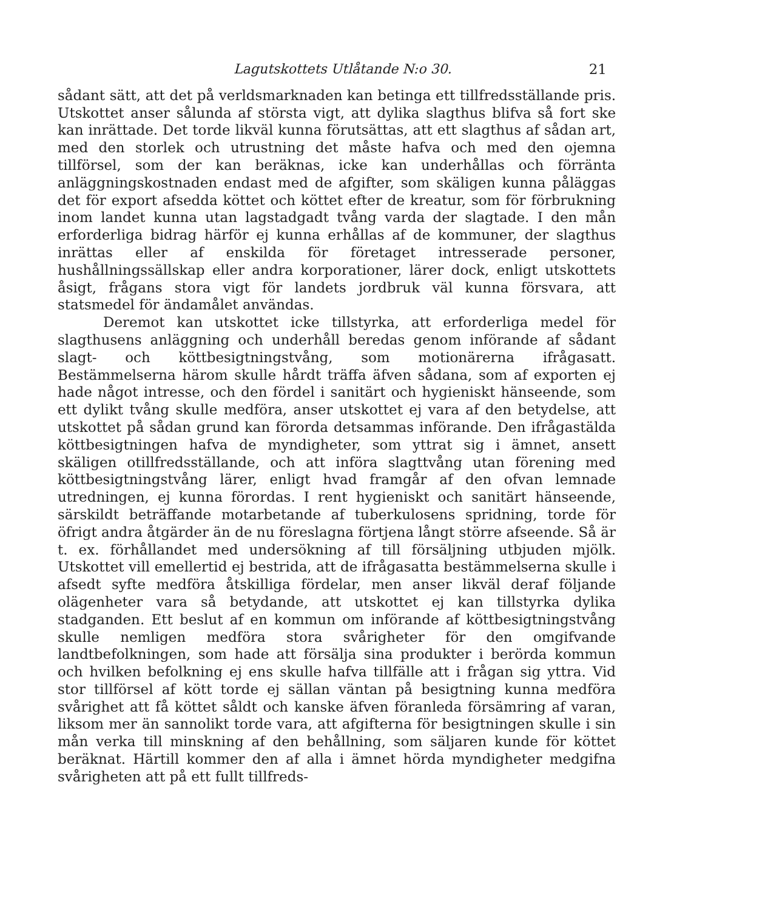Lagutskottets Utlåtande N:o 30. 21
sådant sätt, att det på verldsmarknaden kan betinga ett tillfredsställande pris. Utskottet anser sålunda af största vigt, att dylika slagthus blifva så fort ske kan inrättade. Det torde likväl kunna förutsättas, att ett slagthus af sådan art, med den storlek och utrustning det måste hafva och med den ojemna tillförsel, som der kan beräknas, icke kan underhållas och förränta anläggningskostnaden endast med de afgifter, som skäligen kunna påläggas det för export afsedda köttet och köttet efter de kreatur, som för förbrukning inom landet kunna utan lagstadgadt tvång varda der slagtade. I den mån erforderliga bidrag härför ej kunna erhållas af de kommuner, der slagthus inrättas eller af enskilda för företaget intresserade personer, hushållningssällskap eller andra korporationer, lärer dock, enligt utskottets åsigt, frågans stora vigt för landets jordbruk väl kunna försvara, att statsmedel för ändamålet användas.
Deremot kan utskottet icke tillstyrka, att erforderliga medel för slagthusens anläggning och underhåll beredas genom införande af sådant slagt- och köttbesigtningstvång, som motionärerna ifrågasatt. Bestämmelserna härom skulle hårdt träffa äfven sådana, som af exporten ej hade något intresse, och den fördel i sanitärt och hygieniskt hänseende, som ett dylikt tvång skulle medföra, anser utskottet ej vara af den betydelse, att utskottet på sådan grund kan förorda detsammas införande. Den ifrågastälda köttbesigtningen hafva de myndigheter, som yttrat sig i ämnet, ansett skäligen otillfredsställande, och att införa slagttvång utan förening med köttbesigtningstvång lärer, enligt hvad framgår af den ofvan lemnade utredningen, ej kunna förordas. I rent hygieniskt och sanitärt hänseende, särskildt beträffande motarbetande af tuberkulosens spridning, torde för öfrigt andra åtgärder än de nu föreslagna förtjena långt större afseende. Så är t. ex. förhållandet med undersökning af till försäljning utbjuden mjölk. Utskottet vill emellertid ej bestrida, att de ifrågasatta bestämmelserna skulle i afsedt syfte medföra åtskilliga fördelar, men anser likväl deraf följande olägenheter vara så betydande, att utskottet ej kan tillstyrka dylika stadganden. Ett beslut af en kommun om införande af köttbesigtningstvång skulle nemligen medföra stora svårigheter för den omgifvande landtbefolkningen, som hade att försälja sina produkter i berörda kommun och hvilken befolkning ej ens skulle hafva tillfälle att i frågan sig yttra. Vid stor tillförsel af kött torde ej sällan väntan på besigtning kunna medföra svårighet att få köttet såldt och kanske äfven föranleda försämring af varan, liksom mer än sannolikt torde vara, att afgifterna för besigtningen skulle i sin mån verka till minskning af den behållning, som säljaren kunde för köttet beräknat. Härtill kommer den af alla i ämnet hörda myndigheter medgifna svårigheten att på ett fullt tillfreds-